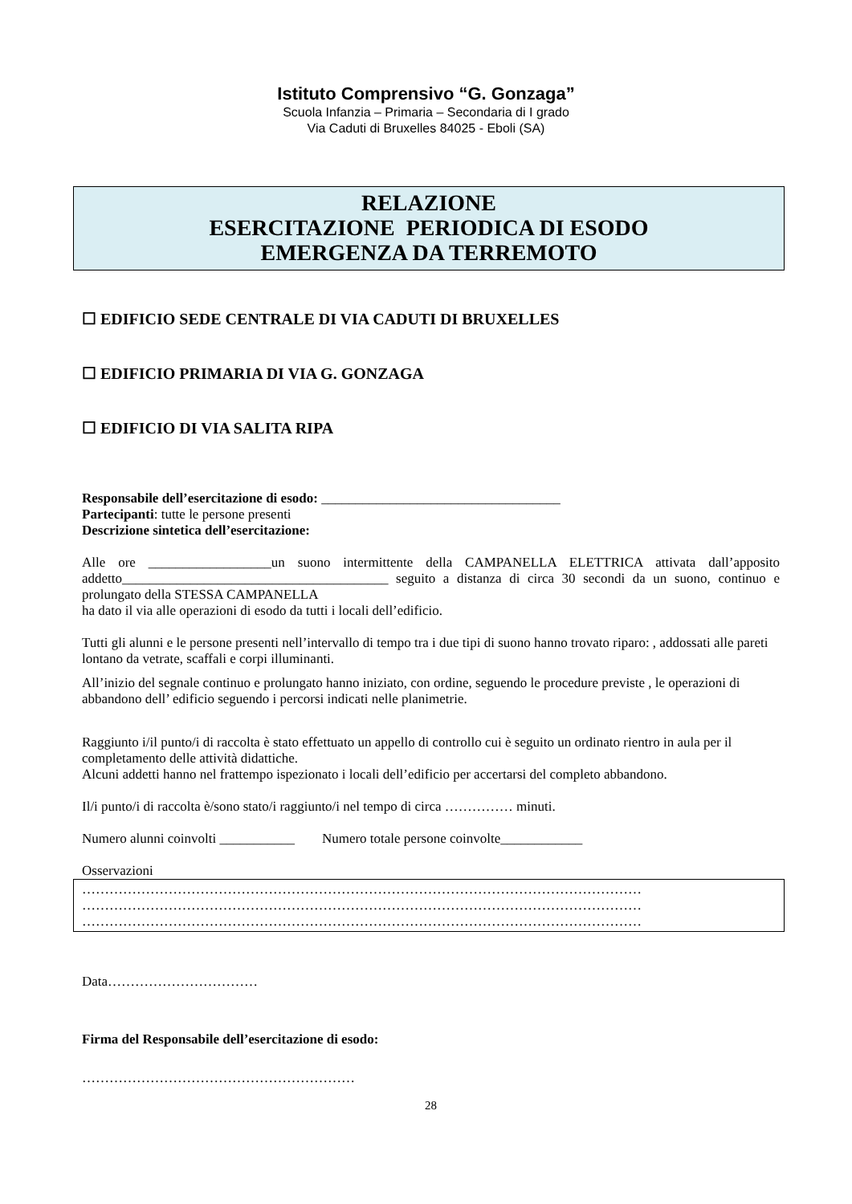Istituto Comprensivo “G. Gonzaga”
Scuola Infanzia – Primaria – Secondaria di I grado
Via Caduti di Bruxelles 84025 - Eboli (SA)
RELAZIONE
ESERCITAZIONE PERIODICA DI ESODO
EMERGENZA DA TERREMOTO
☐ EDIFICIO SEDE CENTRALE DI VIA CADUTI DI BRUXELLES
☐ EDIFICIO PRIMARIA DI VIA G. GONZAGA
☐ EDIFICIO DI VIA SALITA RIPA
Responsabile dell’esercitazione di esodo: ___________________________________
Partecipanti: tutte le persone presenti
Descrizione sintetica dell’esercitazione:
Alle ore __________________un suono intermittente della CAMPANELLA ELETTRICA attivata dall’apposito addetto_______________________________________ seguito a distanza di circa 30 secondi da un suono, continuo e prolungato della STESSA CAMPANELLA
ha dato il via alle operazioni di esodo da tutti i locali dell’edificio.
Tutti gli alunni e le persone presenti nell’intervallo di tempo tra i due tipi di suono hanno trovato riparo: , addossati alle pareti lontano da vetrate, scaffali e corpi illuminanti.
All’inizio del segnale continuo e prolungato hanno iniziato, con ordine, seguendo le procedure previste , le operazioni di abbandono dell’ edificio seguendo i percorsi indicati nelle planimetrie.
Raggiunto i/il punto/i di raccolta è stato effettuato un appello di controllo cui è seguito un ordinato rientro in aula per il completamento delle attività didattiche.
Alcuni addetti hanno nel frattempo ispezionato i locali dell’edificio per accertarsi del completo abbandono.
Il/i punto/i di raccolta è/sono stato/i raggiunto/i nel tempo di circa …………… minuti.
Numero alunni coinvolti ___________ Numero totale persone coinvolte____________
Osservazioni
……………………………………………………………………………………………………………
……………………………………………………………………………………………………………
……………………………………………………………………………………………………………
Data……………………………
Firma del Responsabile dell’esercitazione di esodo:
……………………………………………………
28